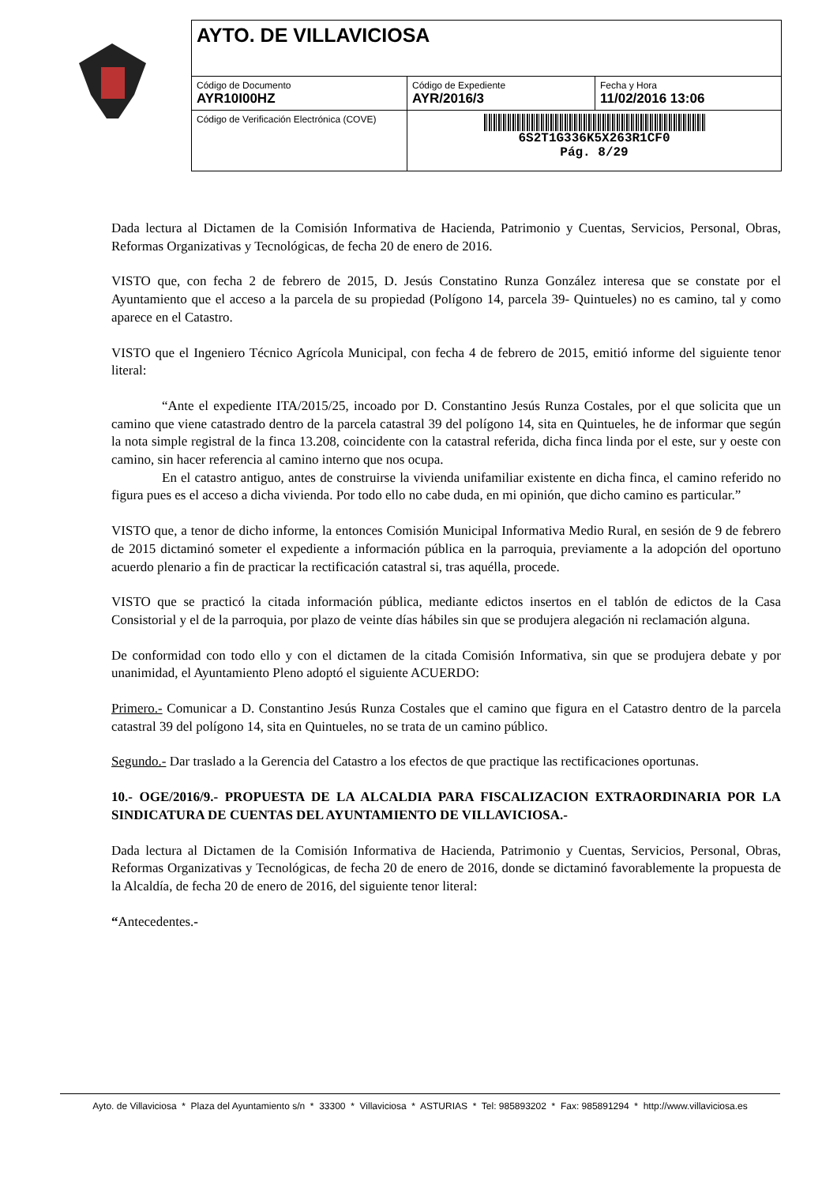| AYTO. DE VILLAVICIOSA | | |
| Código de Documento AYR10I00HZ | Código de Expediente AYR/2016/3 | Fecha y Hora 11/02/2016 13:06 |
| Código de Verificación Electrónica (COVE) | 6S2T1G336K5X263R1CF0 Pág. 8/29 | |
Dada lectura al Dictamen de la Comisión Informativa de Hacienda, Patrimonio y Cuentas, Servicios, Personal, Obras, Reformas Organizativas y Tecnológicas, de fecha 20 de enero de 2016.
VISTO que, con fecha 2 de febrero de 2015, D. Jesús Constatino Runza González interesa que se constate por el Ayuntamiento que el acceso a la parcela de su propiedad (Polígono 14, parcela 39- Quintueles) no es camino, tal y como aparece en el Catastro.
VISTO que el Ingeniero Técnico Agrícola Municipal, con fecha 4 de febrero de 2015, emitió informe del siguiente tenor literal:
“Ante el expediente ITA/2015/25, incoado por D. Constantino Jesús Runza Costales, por el que solicita que un camino que viene catastrado dentro de la parcela catastral 39 del polígono 14, sita en Quintueles, he de informar que según la nota simple registral de la finca 13.208, coincidente con la catastral referida, dicha finca linda por el este, sur y oeste con camino, sin hacer referencia al camino interno que nos ocupa.
En el catastro antiguo, antes de construirse la vivienda unifamiliar existente en dicha finca, el camino referido no figura pues es el acceso a dicha vivienda. Por todo ello no cabe duda, en mi opinión, que dicho camino es particular.”
VISTO que, a tenor de dicho informe, la entonces Comisión Municipal Informativa Medio Rural, en sesión de 9 de febrero de 2015 dictaminó someter el expediente a información pública en la parroquia, previamente a la adopción del oportuno acuerdo plenario a fin de practicar la rectificación catastral si, tras aquélla, procede.
VISTO que se practicó la citada información pública, mediante edictos insertos en el tablón de edictos de la Casa Consistorial y el de la parroquia, por plazo de veinte días hábiles sin que se produjera alegación ni reclamación alguna.
De conformidad con todo ello y con el dictamen de la citada Comisión Informativa, sin que se produjera debate y por unanimidad, el Ayuntamiento Pleno adoptó el siguiente ACUERDO:
Primero.- Comunicar a D. Constantino Jesús Runza Costales que el camino que figura en el Catastro dentro de la parcela catastral 39 del polígono 14, sita en Quintueles, no se trata de un camino público.
Segundo.- Dar traslado a la Gerencia del Catastro a los efectos de que practique las rectificaciones oportunas.
10.- OGE/2016/9.- PROPUESTA DE LA ALCALDIA PARA FISCALIZACION EXTRAORDINARIA POR LA SINDICATURA DE CUENTAS DEL AYUNTAMIENTO DE VILLAVICIOSA.-
Dada lectura al Dictamen de la Comisión Informativa de Hacienda, Patrimonio y Cuentas, Servicios, Personal, Obras, Reformas Organizativas y Tecnológicas, de fecha 20 de enero de 2016, donde se dictaminó favorablemente la propuesta de la Alcaldía, de fecha 20 de enero de 2016, del siguiente tenor literal:
“Antecedentes.-
Ayto. de Villaviciosa * Plaza del Ayuntamiento s/n * 33300 * Villaviciosa * ASTURIAS * Tel: 985893202 * Fax: 985891294 * http://www.villaviciosa.es